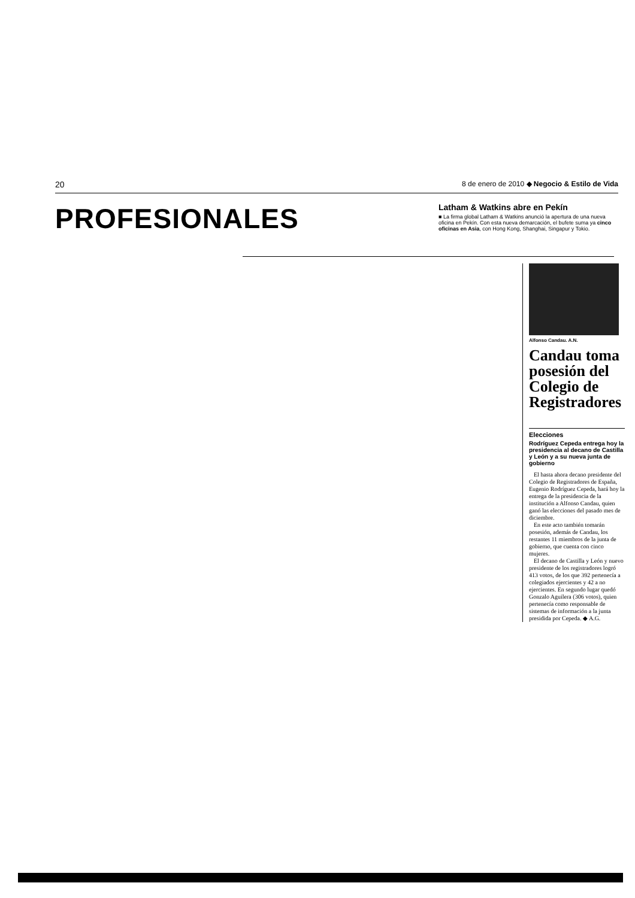20 8 de enero de 2010 ◆ Negocio & Estilo de Vida
PROFESIONALES
Latham & Watkins abre en Pekín
■ La firma global Latham & Watkins anunció la apertura de una nueva oficina en Pekín. Con esta nueva demarcación, el bufete suma ya cinco oficinas en Asia, con Hong Kong, Shanghai, Singapur y Tokio.
Alfonso Candau. A.N.
Candau toma posesión del Colegio de Registradores
Elecciones
Rodríguez Cepeda entrega hoy la presidencia al decano de Castilla y León y a su nueva junta de gobierno
El hasta ahora decano presidente del Colegio de Registradores de España, Eugenio Rodríguez Cepeda, hará hoy la entrega de la presidencia de la institución a Alfonso Candau, quien ganó las elecciones del pasado mes de diciembre.
En este acto también tomarán posesión, además de Candau, los restantes 11 miembros de la junta de gobierno, que cuenta con cinco mujeres.
El decano de Castilla y León y nuevo presidente de los registradores logró 413 votos, de los que 392 pertenecía a colegiados ejercientes y 42 a no ejercientes. En segundo lugar quedó Gonzalo Aguilera (306 votos), quien pertenecía como responsable de sistemas de información a la junta presidida por Cepeda. ◆ A.G.